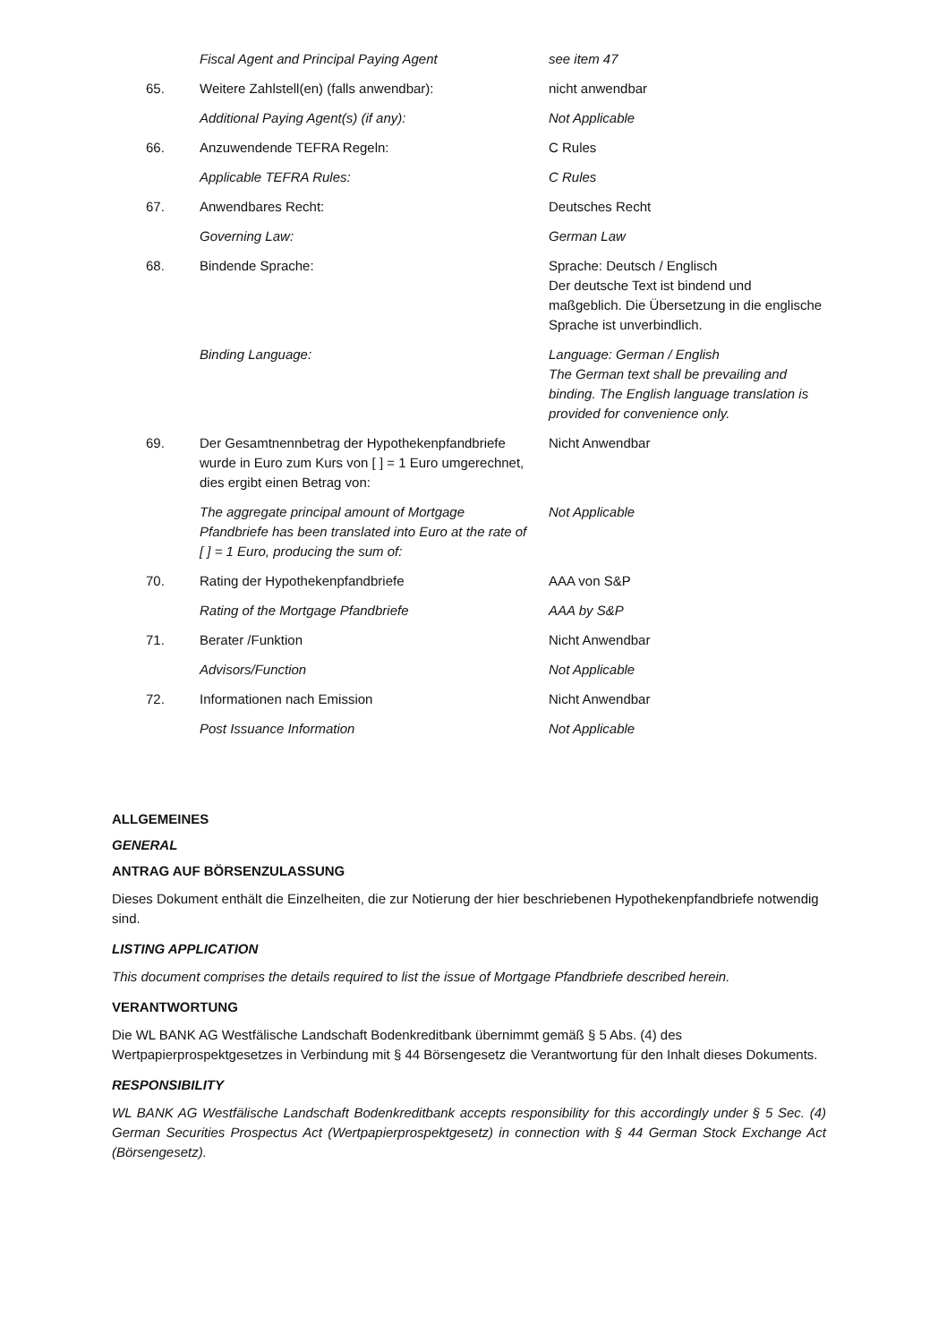| | Fiscal Agent and Principal Paying Agent | see item 47 |
| 65. | Weitere Zahlstell(en) (falls anwendbar): | nicht anwendbar |
| | Additional Paying Agent(s) (if any): | Not Applicable |
| 66. | Anzuwendende TEFRA Regeln: | C Rules |
| | Applicable TEFRA Rules: | C Rules |
| 67. | Anwendbares Recht: | Deutsches Recht |
| | Governing Law: | German Law |
| 68. | Bindende Sprache: | Sprache: Deutsch / Englisch Der deutsche Text ist bindend und maßgeblich. Die Übersetzung in die englische Sprache ist unverbindlich. |
| | Binding Language: | Language: German / English The German text shall be prevailing and binding. The English language translation is provided for convenience only. |
| 69. | Der Gesamtnennbetrag der Hypothekenpfandbriefe wurde in Euro zum Kurs von [ ] = 1 Euro umgerechnet, dies ergibt einen Betrag von: | Nicht Anwendbar |
| | The aggregate principal amount of Mortgage Pfandbriefe has been translated into Euro at the rate of [ ] = 1 Euro, producing the sum of: | Not Applicable |
| 70. | Rating der Hypothekenpfandbriefe | AAA von S&P |
| | Rating of the Mortgage Pfandbriefe | AAA by S&P |
| 71. | Berater /Funktion | Nicht Anwendbar |
| | Advisors/Function | Not Applicable |
| 72. | Informationen nach Emission | Nicht Anwendbar |
| | Post Issuance Information | Not Applicable |
ALLGEMEINES
GENERAL
ANTRAG AUF BÖRSENZULASSUNG
Dieses Dokument enthält die Einzelheiten, die zur Notierung der hier beschriebenen Hypothekenpfandbriefe notwendig sind.
LISTING APPLICATION
This document comprises the details required to list the issue of Mortgage Pfandbriefe described herein.
VERANTWORTUNG
Die WL BANK AG Westfälische Landschaft Bodenkreditbank übernimmt gemäß § 5 Abs. (4) des Wertpapierprospektgesetzes in Verbindung mit § 44 Börsengesetz die Verantwortung für den Inhalt dieses Dokuments.
RESPONSIBILITY
WL BANK AG Westfälische Landschaft Bodenkreditbank accepts responsibility for this accordingly under § 5 Sec. (4) German Securities Prospectus Act (Wertpapierprospektgesetz) in connection with § 44 German Stock Exchange Act (Börsengesetz).